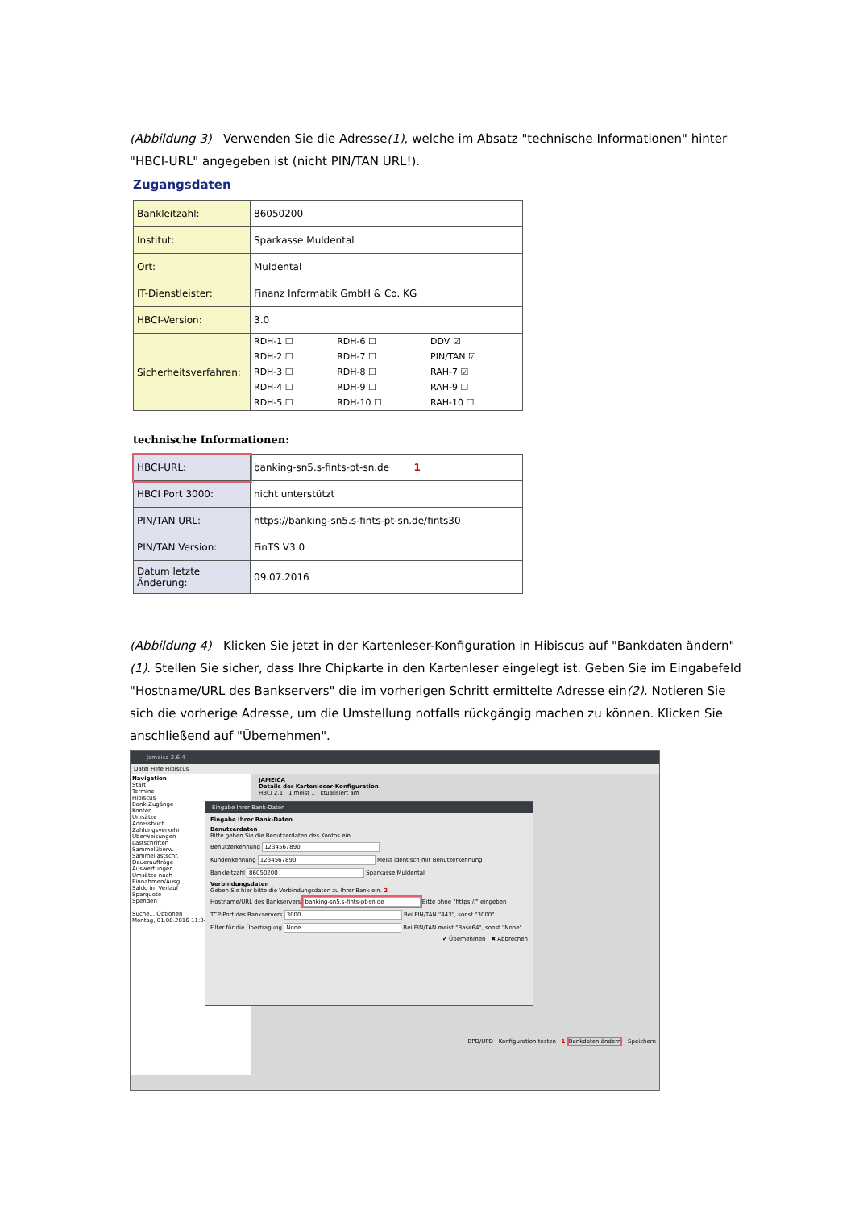(Abbildung 3) Verwenden Sie die Adresse(1), welche im Absatz "technische Informationen" hinter "HBCI-URL" angegeben ist (nicht PIN/TAN URL!).
Zugangsdaten
| Bankleitzahl: | 86050200 |
| Institut: | Sparkasse Muldental |
| Ort: | Muldental |
| IT-Dienstleister: | Finanz Informatik GmbH & Co. KG |
| HBCI-Version: | 3.0 |
| Sicherheitsverfahren: | / RDH-1 ☐ / RDH-6 ☐ / DDV ☑ / / RDH-2 ☐ / RDH-7 ☐ / PIN/TAN ☑ / / RDH-3 ☐ / RDH-8 ☐ / RAH-7 ☑ / / RDH-4 ☐ / RDH-9 ☐ / RAH-9 ☐ / / RDH-5 ☐ / RDH-10 ☐ / RAH-10 ☐ / |
technische Informationen:
| HBCI-URL: | banking-sn5.s-fints-pt-sn.de 1 |
| HBCI Port 3000: | nicht unterstützt |
| PIN/TAN URL: | https://banking-sn5.s-fints-pt-sn.de/fints30 |
| PIN/TAN Version: | FinTS V3.0 |
| Datum letzte Änderung: | 09.07.2016 |
(Abbildung 4) Klicken Sie jetzt in der Kartenleser-Konfiguration in Hibiscus auf "Bankdaten ändern"(1). Stellen Sie sicher, dass Ihre Chipkarte in den Kartenleser eingelegt ist. Geben Sie im Eingabefeld "Hostname/URL des Bankservers" die im vorherigen Schritt ermittelte Adresse ein(2). Notieren Sie sich die vorherige Adresse, um die Umstellung notfalls rückgängig machen zu können. Klicken Sie anschließend auf "Übernehmen".
Jameica 2.6.4
Datei Hilfe Hibiscus
Navigation
Start
Termine
Hibiscus
Bank-Zugänge
Konten
Umsätze
Adressbuch
Zahlungsverkehr
Überweisungen
Lastschriften
Sammelüberw.
Sammellastschr.
Daueraufträge
Auswertungen
Umsätze nach
Einnahmen/Ausg.
Saldo im Verlauf
Sparquote
Spenden
Suche... Optionen
Montag, 01.08.2016 11:34
JAMEICA
Details der Kartenleser-Konfiguration
HBCI 2.1 1 meist 1 ktualisiert am
BPD/UPD Konfiguration testen 1 Bankdaten ändern Speichern
Eingabe Ihrer Bank-Daten
Eingabe Ihrer Bank-Daten
Benutzerdaten
Bitte geben Sie die Benutzerdaten des Kontos ein.
Benutzerkennung 1234567890
Kundenkennung 1234567890 Meist identisch mit Benutzerkennung
Bankleitzahl 86050200 Sparkasse Muldental
Verbindungsdaten
Geben Sie hier bitte die Verbindungsdaten zu Ihrer Bank ein. 2
Hostname/URL des Bankservers banking-sn5.s-fints-pt-sn.de Bitte ohne "https://" eingeben
TCP-Port des Bankservers 3000 Bei PIN/TAN "443", sonst "3000"
Filter für die Übertragung None Bei PIN/TAN meist "Base64", sonst "None"
✔ Übernehmen ✖ Abbrechen